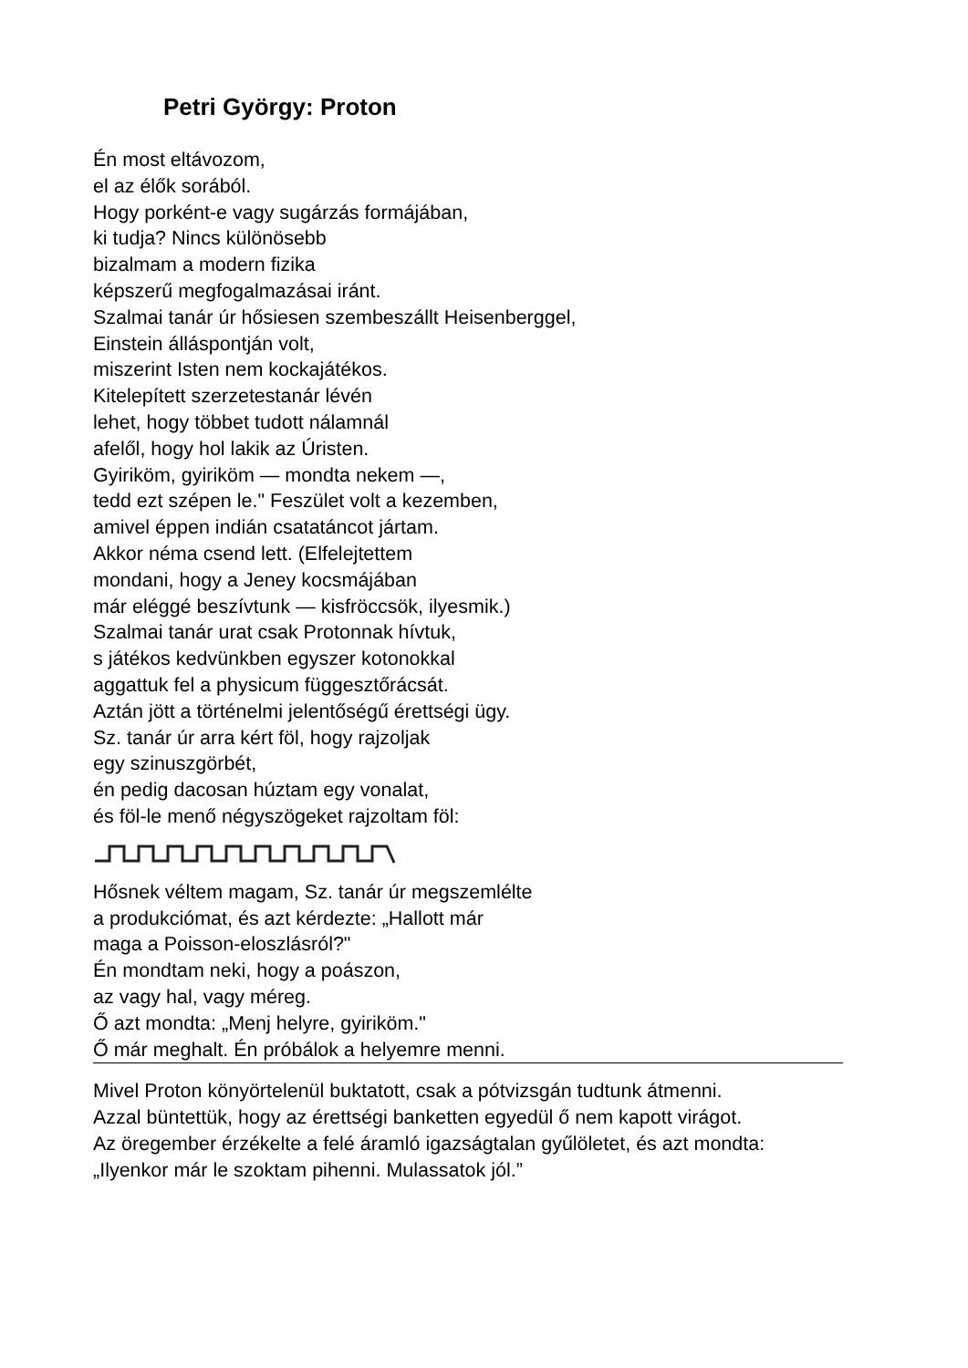Petri György: Proton
Én most eltávozom,
el az élők sorából.
Hogy porként-e vagy sugárzás formájában,
ki tudja? Nincs különösebb
bizalmam a modern fizika
képszerű megfogalmazásai iránt.
Szalmai tanár úr hősiesen szembeszállt Heisenberggel,
Einstein álláspontján volt,
miszerint Isten nem kockajátékos.
Kitelepített szerzetestanár lévén
lehet, hogy többet tudott nálamnál
afelől, hogy hol lakik az Úristen.
Gyiriköm, gyiriköm — mondta nekem —,
tedd ezt szépen le." Feszület volt a kezemben,
amivel éppen indián csatatáncot jártam.
Akkor néma csend lett. (Elfelejtettem
mondani, hogy a Jeney kocsmájában
már eléggé beszívtunk — kisfröccsök, ilyesmik.)
Szalmai tanár urat csak Protonnak hívtuk,
s játékos kedvünkben egyszer kotonokkal
aggattuk fel a physicum függesztőrácsát.
Aztán jött a történelmi jelentőségű érettségi ügy.
Sz. tanár úr arra kért föl, hogy rajzoljak
egy szinuszgörbét,
én pedig dacosan húztam egy vonalat,
és föl-le menő négyszögeket rajzoltam föl:
Hősnek véltem magam, Sz. tanár úr megszemlélte
a produkciómat, és azt kérdezte: „Hallott már
maga a Poisson-eloszlásról?"
Én mondtam neki, hogy a poászon,
az vagy hal, vagy méreg.
Ő azt mondta: „Menj helyre, gyiriköm."
Ő már meghalt. Én próbálok a helyemre menni.
Mivel Proton könyörtelenül buktatott, csak a pótvizsgán tudtunk átmenni.
Azzal büntettük, hogy az érettségi banketten egyedül ő nem kapott virágot.
Az öregember érzékelte a felé áramló igazságtalan gyűlöletet, és azt mondta:
„Ilyenkor már le szoktam pihenni. Mulassatok jól.”